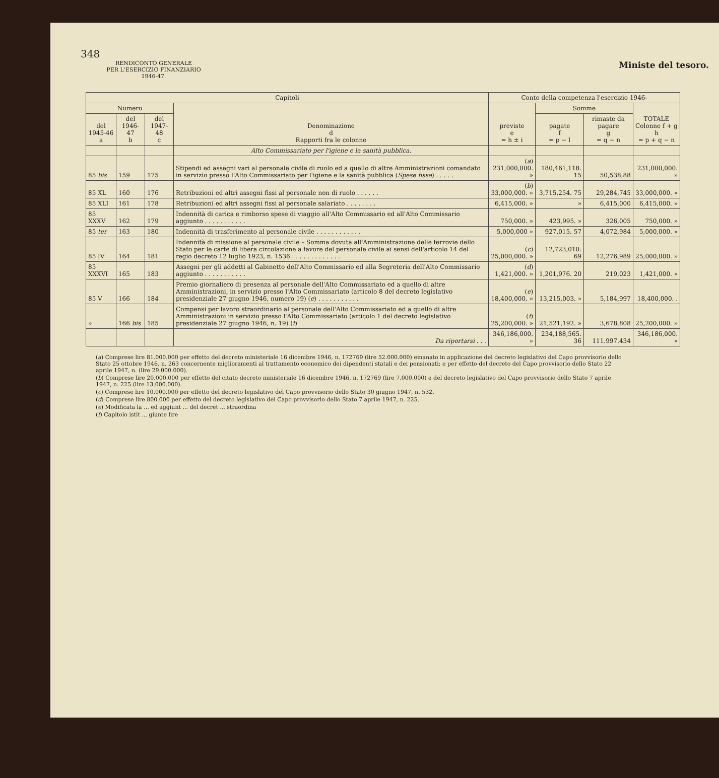348
Ministe del tesoro.
RENDICONTO GENERALE
PER L'ESERCIZIO FINANZIARIO
1946-47.
| Capitoli | | | | Conto della competenza l'esercizio 1946- | | | |
| --- | --- | --- | --- | --- | --- | --- | --- |
| Numero | | | Denominazione d Rapporti fra le colonne | previste e = h ± i | Somme | | TOTALE Colonne f + g h = p + q − n |
| del 1945-46 a | del 1946-47 b | del 1947-48 c | | | pagate f = p − l | rimaste da pagare g = q − n | |
| | | | Alto Commissariato per l'igiene e la sanità pubblica. | | | | |
| 85 bis | 159 | 175 | Stipendi ed assegni vari al personale civile di ruolo ed a quello di altre Amministrazioni comandato in servizio presso l'Alto Commissariato per l'igiene e la sanità pubblica ( Spese fisse ) . . . . . | ( a ) 231,000,000. » | 180,461,118. 15 | 50,538,88 | 231,000,000. » |
| 85 XL | 160 | 176 | Retribuzioni ed altri assegni fissi al personale non di ruolo . . . . . . | ( b ) 33,000,000. » | 3,715,254. 75 | 29,284,745 | 33,000,000. » |
| 85 XLI | 161 | 178 | Retribuzioni ed altri assegni fissi al personale salariato . . . . . . . . | 6,415,000. » | » | 6,415,000 | 6,415,000. » |
| 85 XXXV | 162 | 179 | Indennità di carica e rimborso spese di viaggio all'Alto Commissario ed all'Alto Commissario aggiunto . . . . . . . . . . . | 750,000. » | 423,995. » | 326,005 | 750,000. » |
| 85 ter | 163 | 180 | Indennità di trasferimento al personale civile . . . . . . . . . . . . | 5,000,000 » | 927,015. 57 | 4,072,984 | 5,000,000. » |
| 85 IV | 164 | 181 | Indennità di missione al personale civile – Somma dovuta all'Amministrazione delle ferrovie dello Stato per le carte di libera circolazione a favore del personale civile ai sensi dell'articolo 14 del regio decreto 12 luglio 1923, n. 1536 . . . . . . . . . . . . . | ( c ) 25,000,000. » | 12,723,010. 69 | 12,276,989 | 25,000,000. » |
| 85 XXXVI | 165 | 183 | Assegni per gli addetti al Gabinetto dell'Alto Commissario ed alla Segreteria dell'Alto Commissario aggiunto . . . . . . . . . . . | ( d ) 1,421,000. » | 1,201,976. 20 | 219,023 | 1,421,000. » |
| 85 V | 166 | 184 | Premio giornaliero di presenza al personale dell'Alto Commissariato ed a quello di altre Amministrazioni, in servizio presso l'Alto Commissariato (articolo 8 del decreto legislativo presidenziale 27 giugno 1946, numero 19) ( e ) . . . . . . . . . . . | ( e ) 18,400,000. » | 13,215,003. » | 5,184,997 | 18,400,000. . |
| » | 166 bis | 185 | Compensi per lavoro straordinario al personale dell'Alto Commissariato ed a quello di altre Amministrazioni in servizio presso l'Alto Commissariato (articolo 1 del decreto legislativo presidenziale 27 giugno 1946, n. 19) ( f ) | ( f ) 25,200,000. » | 21,521,192. » | 3,678,808 | 25,200,000. » |
| | | | Da riportarsi . . . | 346,186,000. » | 234,188,565. 36 | 111.997.434 | 346,186,000. » |
(a) Comprese lire 81.000.000 per effetto del decreto ministeriale 16 dicembre 1946, n. 172769 (lire 52.000.000) emanato in applicazione del decreto legislativo del Capo provvisorio dello Stato 25 ottobre 1946, n. 263 concernente miglioramenti al trattamento economico dei dipendenti statali e dei pensionati; e per effetto del decreto del Capo provvisorio dello Stato 22 aprile 1947, n. (lire 29.000.000).
(b) Comprese lire 20.000.000 per effetto del citato decreto ministeriale 16 dicembre 1946, n. 172769 (lire 7.000.000) e del decreto legislativo del Capo provvisorio dello Stato 7 aprile 1947, n. 225 (lire 13.000.000).
(c) Comprese lire 10.000.000 per effetto del decreto legislativo del Capo provvisorio dello Stato 30 giugno 1947, n. 532.
(d) Comprese lire 800.000 per effetto del decreto legislativo del Capo provvisorio dello Stato 7 aprile 1947, n. 225.
(e) Modificata la ... ed aggiunt ... del decret ... straordina
(f) Capitolo istit ... giunte lire